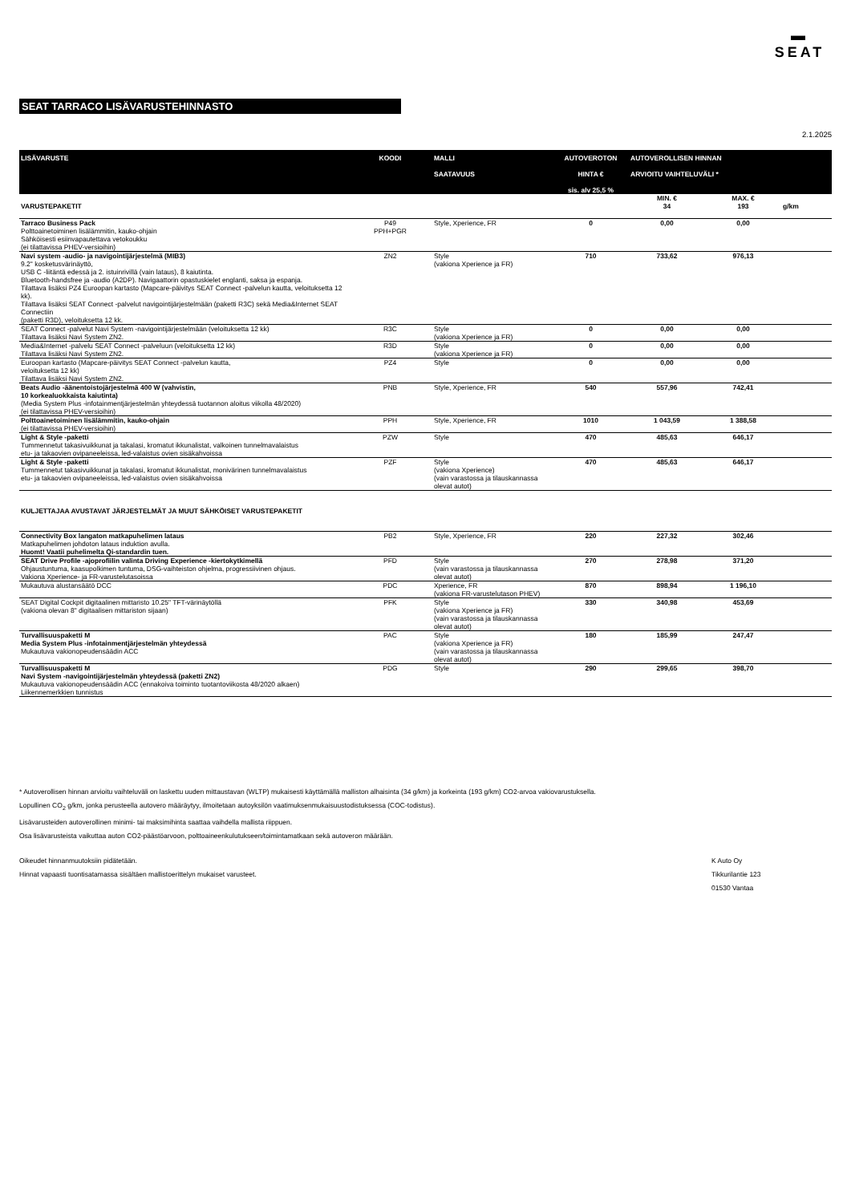▬
SEAT
SEAT TARRACO LISÄVARUSTEHINNASTO
2.1.2025
| LISÄVARUSTE | KOODI | MALLI SAATAVUUS | AUTOVEROTON HINTA € sis. alv 25,5 % | AUTOVEROLLISEN HINNAN ARVIOITU VAIHTELUVÄLI * | | |
| --- | --- | --- | --- | --- | --- | --- |
| VARUSTEPAKETIT | | | | MIN. € 34 | MAX. € 193 | g/km |
| Tarraco Business Pack Polttoainetoiminen lisälämmitin, kauko-ohjain Sähköisesti esiinvapautettava vetokoukku (ei tilattavissa PHEV-versioihin) | P49 PPH+PGR | Style, Xperience, FR | 0 | 0,00 | 0,00 | |
| Navi system -audio- ja navigointijärjestelmä (MIB3) 9.2" kosketusvärinäyttö, USB C -liitäntä edessä ja 2. istuinrivillä (vain lataus), 8 kaiutinta. Bluetooth-handsfree ja -audio (A2DP). Navigaattorin opastuskielet englanti, saksa ja espanja. Tilattava lisäksi PZ4 Euroopan kartasto (Mapcare-päivitys SEAT Connect -palvelun kautta, veloituksetta 12 kk). Tilattava lisäksi SEAT Connect -palvelut navigointijärjestelmään (paketti R3C) sekä Media&Internet SEAT Connectiin (paketti R3D), veloituksetta 12 kk. | ZN2 | Style (vakiona Xperience ja FR) | 710 | 733,62 | 976,13 | |
| SEAT Connect -palvelut Navi System -navigointijärjestelmään (veloituksetta 12 kk) Tilattava lisäksi Navi System ZN2. | R3C | Style (vakiona Xperience ja FR) | 0 | 0,00 | 0,00 | |
| Media&Internet -palvelu SEAT Connect -palveluun (veloituksetta 12 kk) Tilattava lisäksi Navi System ZN2. | R3D | Style (vakiona Xperience ja FR) | 0 | 0,00 | 0,00 | |
| Euroopan kartasto (Mapcare-päivitys SEAT Connect -palvelun kautta, veloituksetta 12 kk) Tilattava lisäksi Navi System ZN2. | PZ4 | Style | 0 | 0,00 | 0,00 | |
| Beats Audio -äänentoistojärjestelmä 400 W (vahvistin, 10 korkealuokkaista kaiutinta) (Media System Plus -infotainmentjärjestelmän yhteydessä tuotannon aloitus viikolla 48/2020) (ei tilattavissa PHEV-versioihin) | PNB | Style, Xperience, FR | 540 | 557,96 | 742,41 | |
| Polttoainetoiminen lisälämmitin, kauko-ohjain (ei tilattavissa PHEV-versioihin) | PPH | Style, Xperience, FR | 1010 | 1 043,59 | 1 388,58 | |
| Light & Style -paketti Tummennetut takasivuikkunat ja takalasi, kromatut ikkunalistat, valkoinen tunnelmavalaistus etu- ja takaovien ovipaneeleissa, led-valaistus ovien sisäkahvoissa | PZW | Style | 470 | 485,63 | 646,17 | |
| Light & Style -paketti Tummennetut takasivuikkunat ja takalasi, kromatut ikkunalistat, monivärinen tunnelmavalaistus etu- ja takaovien ovipaneeleissa, led-valaistus ovien sisäkahvoissa | PZF | Style (vakiona Xperience) (vain varastossa ja tilauskannassa olevat autot) | 470 | 485,63 | 646,17 | |
| KULJETTAJAA AVUSTAVAT JÄRJESTELMÄT JA MUUT SÄHKÖISET VARUSTEPAKETIT | | | | | | |
| Connectivity Box langaton matkapuhelimen lataus Matkapuhelimen johdoton lataus induktion avulla. Huomt! Vaatii puhelimelta Qi-standardin tuen. | PB2 | Style, Xperience, FR | 220 | 227,32 | 302,46 | |
| SEAT Drive Profile -ajoprofiilin valinta Driving Experience -kiertokytkimellä Ohjaustuntuma, kaasupolkimen tuntuma, DSG-vaihteiston ohjelma, progressiivinen ohjaus. Vakiona Xperience- ja FR-varustelutasoissa | PFD | Style (vain varastossa ja tilauskannassa olevat autot) | 270 | 278,98 | 371,20 | |
| Mukautuva alustansäätö DCC | PDC | Xperience, FR (vakiona FR-varustelutason PHEV) | 870 | 898,94 | 1 196,10 | |
| SEAT Digital Cockpit digitaalinen mittaristo 10.25" TFT-värinäytöllä (vakiona olevan 8" digitaalisen mittariston sijaan) | PFK | Style (vakiona Xperience ja FR) (vain varastossa ja tilauskannassa olevat autot) | 330 | 340,98 | 453,69 | |
| Turvallisuuspaketti M Media System Plus -infotainmentjärjestelmän yhteydessä Mukautuva vakionopeudensäädin ACC | PAC | Style (vakiona Xperience ja FR) (vain varastossa ja tilauskannassa olevat autot) | 180 | 185,99 | 247,47 | |
| Turvallisuuspaketti M Navi System -navigointijärjestelmän yhteydessä (paketti ZN2) Mukautuva vakionopeudensäädin ACC (ennakoiva toiminto tuotantoviikosta 48/2020 alkaen) Liikennemerkkien tunnistus | PDG | Style | 290 | 299,65 | 398,70 | |
* Autoverollisen hinnan arvioitu vaihteluväli on laskettu uuden mittaustavan (WLTP) mukaisesti käyttämällä malliston alhaisinta (34 g/km) ja korkeinta (193 g/km) CO2-arvoa vakiovarustuksella.
Lopullinen CO<sub>2</sub> g/km, jonka perusteella autovero määräytyy, ilmoitetaan autoyksilön vaatimuksenmukaisuustodistuksessa (COC-todistus).
Lisävarusteiden autoverollinen minimi- tai maksimihinta saattaa vaihdella mallista riippuen.
Osa lisävarusteista vaikuttaa auton CO2-päästöarvoon, polttoaineenkulutukseen/toimintamatkaan sekä autoveron määrään.
Oikeudet hinnanmuutoksiin pidätetään.
Hinnat vapaasti tuontisatamassa sisältäen mallistoerittelyn mukaiset varusteet.
K Auto Oy
Tikkurilantie 123
01530 Vantaa